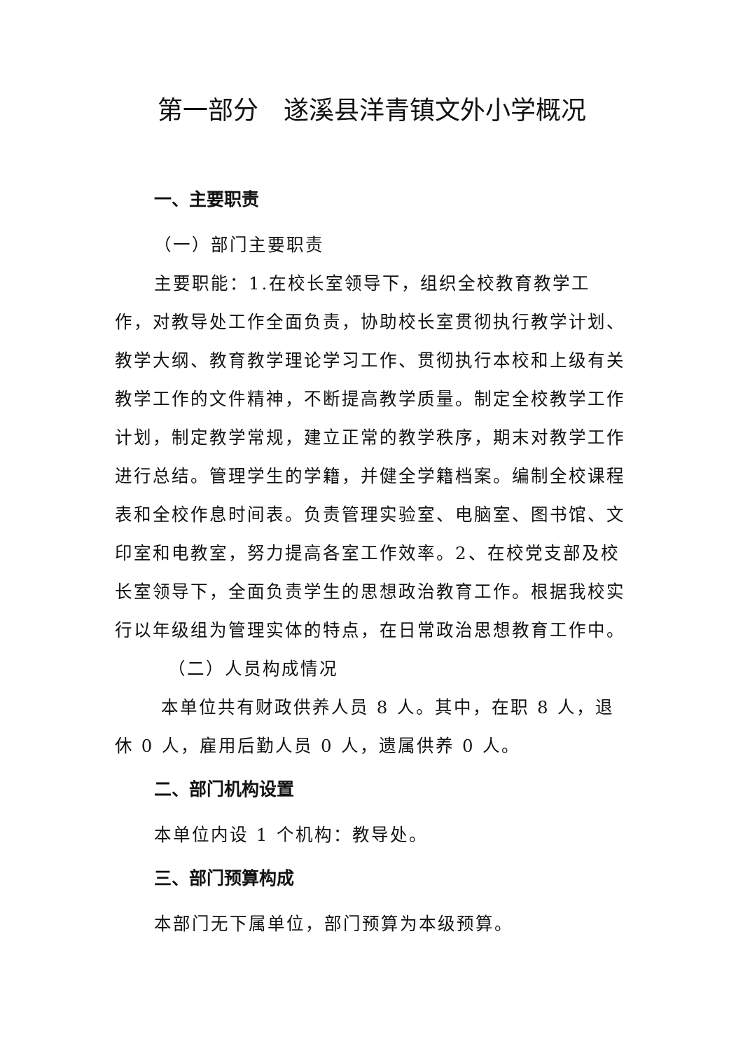第一部分　遂溪县洋青镇文外小学概况
一、主要职责
（一）部门主要职责
主要职能：1.在校长室领导下，组织全校教育教学工作，对教导处工作全面负责，协助校长室贯彻执行教学计划、教学大纲、教育教学理论学习工作、贯彻执行本校和上级有关教学工作的文件精神，不断提高教学质量。制定全校教学工作计划，制定教学常规，建立正常的教学秩序，期末对教学工作进行总结。管理学生的学籍，并健全学籍档案。编制全校课程表和全校作息时间表。负责管理实验室、电脑室、图书馆、文印室和电教室，努力提高各室工作效率。2、在校党支部及校长室领导下，全面负责学生的思想政治教育工作。根据我校实行以年级组为管理实体的特点，在日常政治思想教育工作中。
（二）人员构成情况
本单位共有财政供养人员 8 人。其中，在职 8 人，退休 0 人，雇用后勤人员 0 人，遗属供养 0 人。
二、部门机构设置
本单位内设 1 个机构：教导处。
三、部门预算构成
本部门无下属单位，部门预算为本级预算。